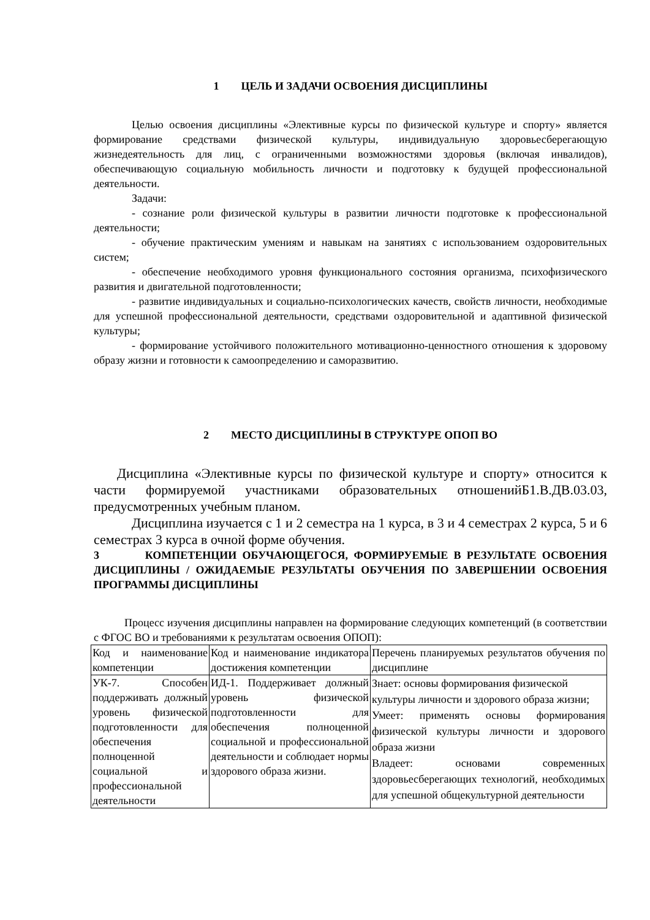1 ЦЕЛЬ И ЗАДАЧИ ОСВОЕНИЯ ДИСЦИПЛИНЫ
Целью освоения дисциплины «Элективные курсы по физической культуре и спорту» является формирование средствами физической культуры, индивидуальную здоровьесберегающую жизнедеятельность для лиц, с ограниченными возможностями здоровья (включая инвалидов), обеспечивающую социальную мобильность личности и подготовку к будущей профессиональной деятельности.
Задачи:
- сознание роли физической культуры в развитии личности подготовке к профессиональной деятельности;
- обучение практическим умениям и навыкам на занятиях с использованием оздоровительных систем;
- обеспечение необходимого уровня функционального состояния организма, психофизического развития и двигательной подготовленности;
- развитие индивидуальных и социально-психологических качеств, свойств личности, необходимые для успешной профессиональной деятельности, средствами оздоровительной и адаптивной физической культуры;
- формирование устойчивого положительного мотивационно-ценностного отношения к здоровому образу жизни и готовности к самоопределению и саморазвитию.
2 МЕСТО ДИСЦИПЛИНЫ В СТРУКТУРЕ ОПОП ВО
Дисциплина «Элективные курсы по физической культуре и спорту» относится к части формируемой участниками образовательных отношенийБ1.В.ДВ.03.03, предусмотренных учебным планом.
Дисциплина изучается с 1 и 2 семестра на 1 курса, в 3 и 4 семестрах 2 курса, 5 и 6 семестрах 3 курса в очной форме обучения.
3 КОМПЕТЕНЦИИ ОБУЧАЮЩЕГОСЯ, ФОРМИРУЕМЫЕ В РЕЗУЛЬТАТЕ ОСВОЕНИЯ ДИСЦИПЛИНЫ / ОЖИДАЕМЫЕ РЕЗУЛЬТАТЫ ОБУЧЕНИЯ ПО ЗАВЕРШЕНИИ ОСВОЕНИЯ ПРОГРАММЫ ДИСЦИПЛИНЫ
Процесс изучения дисциплины направлен на формирование следующих компетенций (в соответствии с ФГОС ВО и требованиями к результатам освоения ОПОП):
| Код и наименование компетенции | Код и наименование индикатора достижения компетенции | Перечень планируемых результатов обучения по дисциплине |
| УК-7. Способен поддерживать должный уровень физической подготовленности для обеспечения полноценной социальной и профессиональной деятельности | ИД-1. Поддерживает должный уровень физической подготовленности для обеспечения полноценной социальной и профессиональной деятельности и соблюдает нормы здорового образа жизни. | Знает: основы формирования физической культуры личности и здорового образа жизни; Умеет: применять основы формирования физической культуры личности и здорового образа жизни Владеет: основами современных здоровьесберегающих технологий, необходимых для успешной общекультурной деятельности |